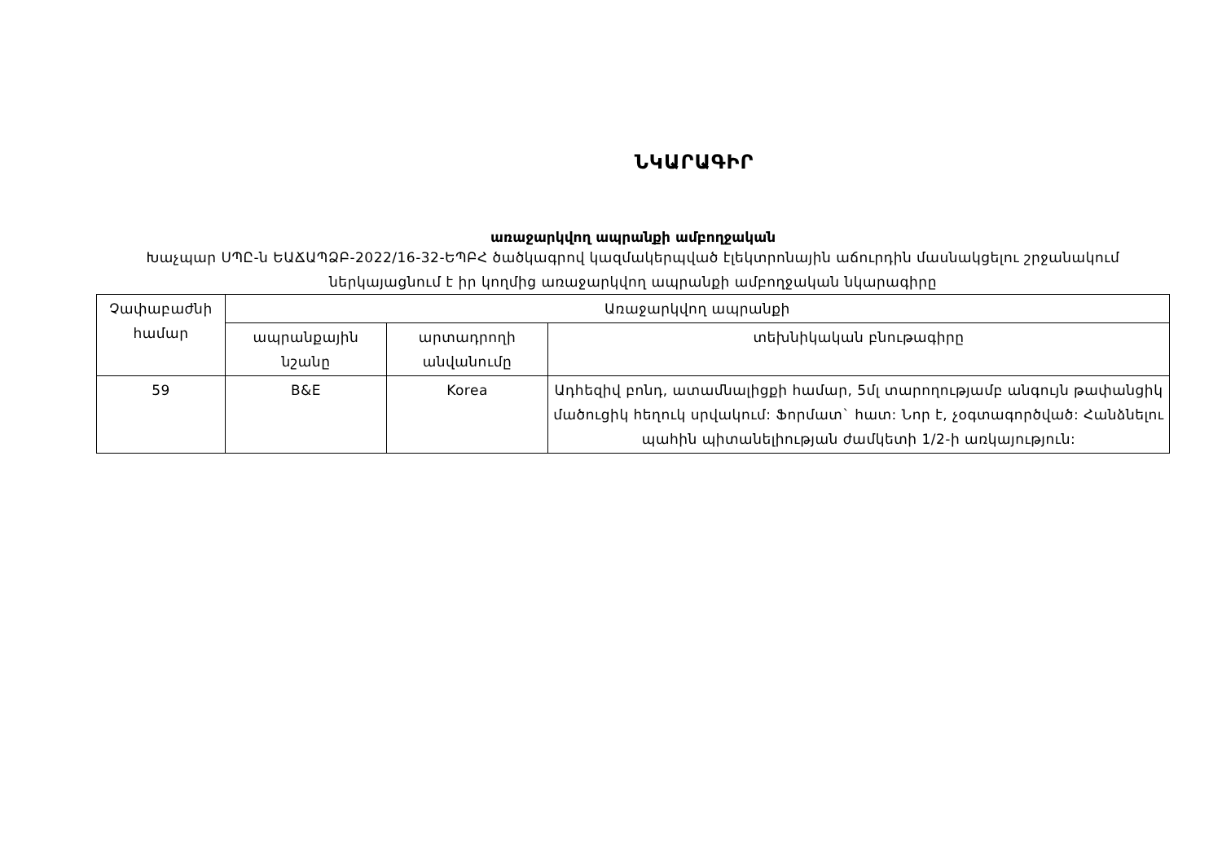ՆԿԱՐԱԳԻՐ
առաջարկվող ապրանքի ամբողջական
Խաչպար ՍՊԸ-ն ԵԱՃԱՊՁԲ-2022/16-32-ԵՊԲՀ ծածկագրով կազմակերպված էլեկտրոնային աճուրդին մասնակցելու շրջանակում ներկայացնում է իր կողմից առաջարկվող ապրանքի ամբողջական նկարագիրը
| Չափաբաժնի համար | Առաջարկվող ապրանքի | | |
| | ապրանքային նշանը | արտադրողի անվանումը | տեխնիկական բնութագիրը |
| 59 | B&E | Korea | Ադհեզիվ բոնդ, ատամնալիցքի համար, 5մլ տարողությամբ անգույն թափանցիկ մածուցիկ հեղուկ սրվակում: Ֆորմատ` հատ: Նոր է, չօգտագործված: Հանձնելու պահին պիտանելիության ժամկետի 1/2-ի առկայություն: |